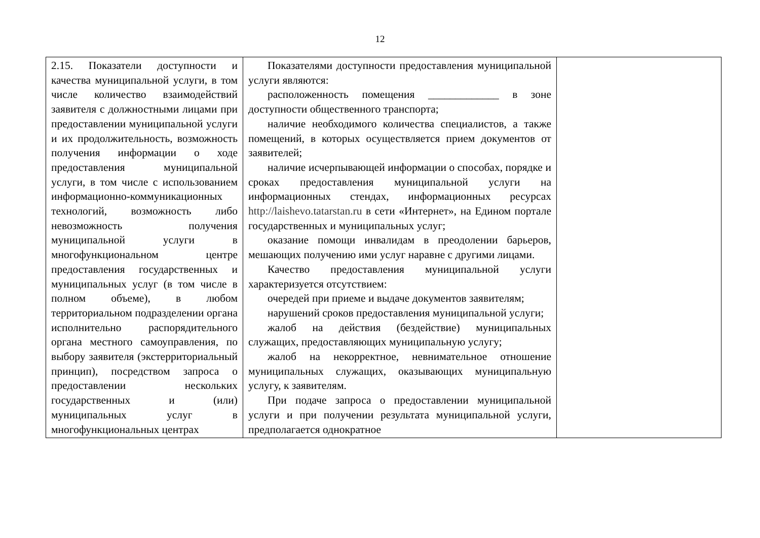12
| 2.15. Показатели доступности и качества муниципальной услуги, в том числе количество взаимодействий заявителя с должностными лицами при предоставлении муниципальной услуги и их продолжительность, возможность получения информации о ходе предоставления муниципальной услуги, в том числе с использованием информационно-коммуникационных технологий, возможность либо невозможность получения муниципальной услуги в многофункциональном центре предоставления государственных и муниципальных услуг (в том числе в полном объеме), в любом территориальном подразделении органа исполнительно распорядительного органа местного самоуправления, по выбору заявителя (экстерриториальный принцип), посредством запроса о предоставлении нескольких государственных и (или) муниципальных услуг в многофункциональных центрах | Показателями доступности предоставления муниципальной услуги являются: расположенность помещения _____________ в зоне доступности общественного транспорта; наличие необходимого количества специалистов, а также помещений, в которых осуществляется прием документов от заявителей; наличие исчерпывающей информации о способах, порядке и сроках предоставления муниципальной услуги на информационных стендах, информационных ресурсах http://laishevo.tatarstan.ru в сети «Интернет», на Едином портале государственных и муниципальных услуг; оказание помощи инвалидам в преодолении барьеров, мешающих получению ими услуг наравне с другими лицами. Качество предоставления муниципальной услуги характеризуется отсутствием: очередей при приеме и выдаче документов заявителям; нарушений сроков предоставления муниципальной услуги; жалоб на действия (бездействие) муниципальных служащих, предоставляющих муниципальную услугу; жалоб на некорректное, невнимательное отношение муниципальных служащих, оказывающих муниципальную услугу, к заявителям. При подаче запроса о предоставлении муниципальной услуги и при получении результата муниципальной услуги, предполагается однократное | |